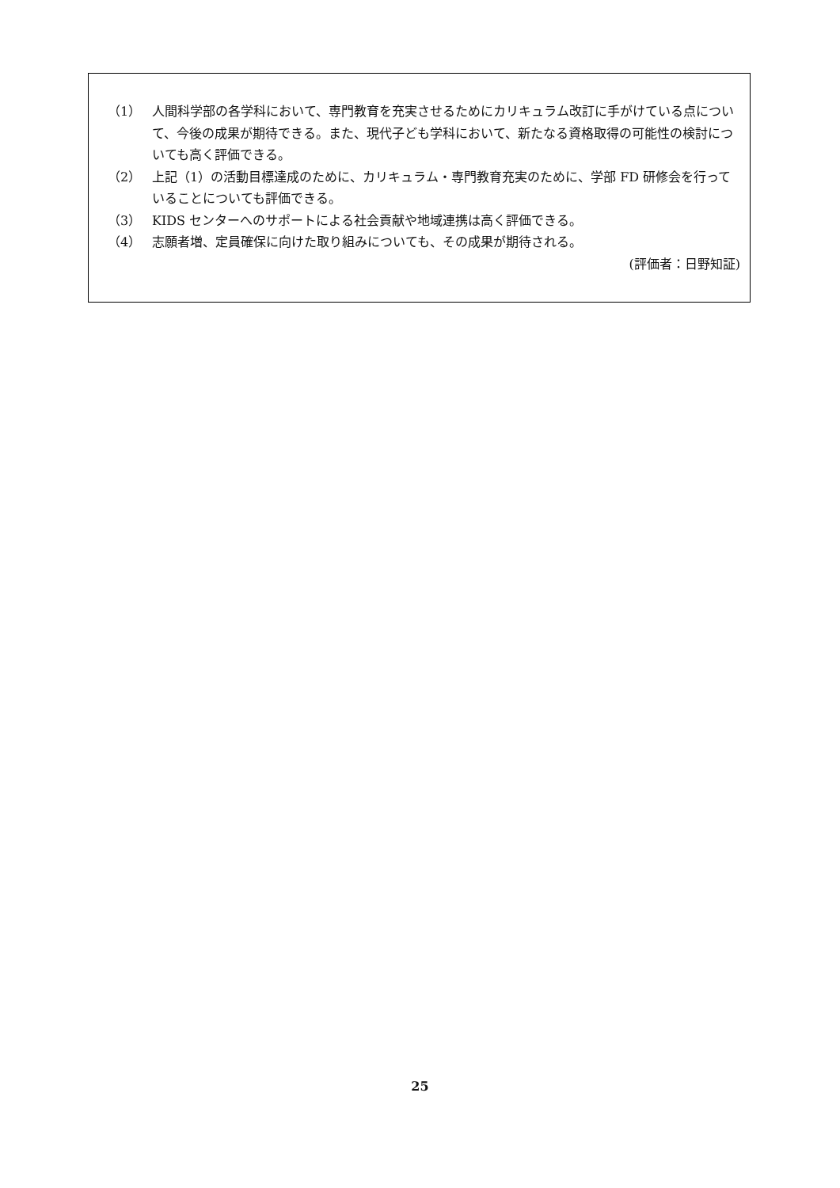（1） 人間科学部の各学科において、専門教育を充実させるためにカリキュラム改訂に手がけている点について、今後の成果が期待できる。また、現代子ども学科において、新たなる資格取得の可能性の検討についても高く評価できる。
（2） 上記（1）の活動目標達成のために、カリキュラム・専門教育充実のために、学部 FD 研修会を行っていることについても評価できる。
（3） KIDS センターへのサポートによる社会貢献や地域連携は高く評価できる。
（4） 志願者増、定員確保に向けた取り組みについても、その成果が期待される。
(評価者：日野知証)
25